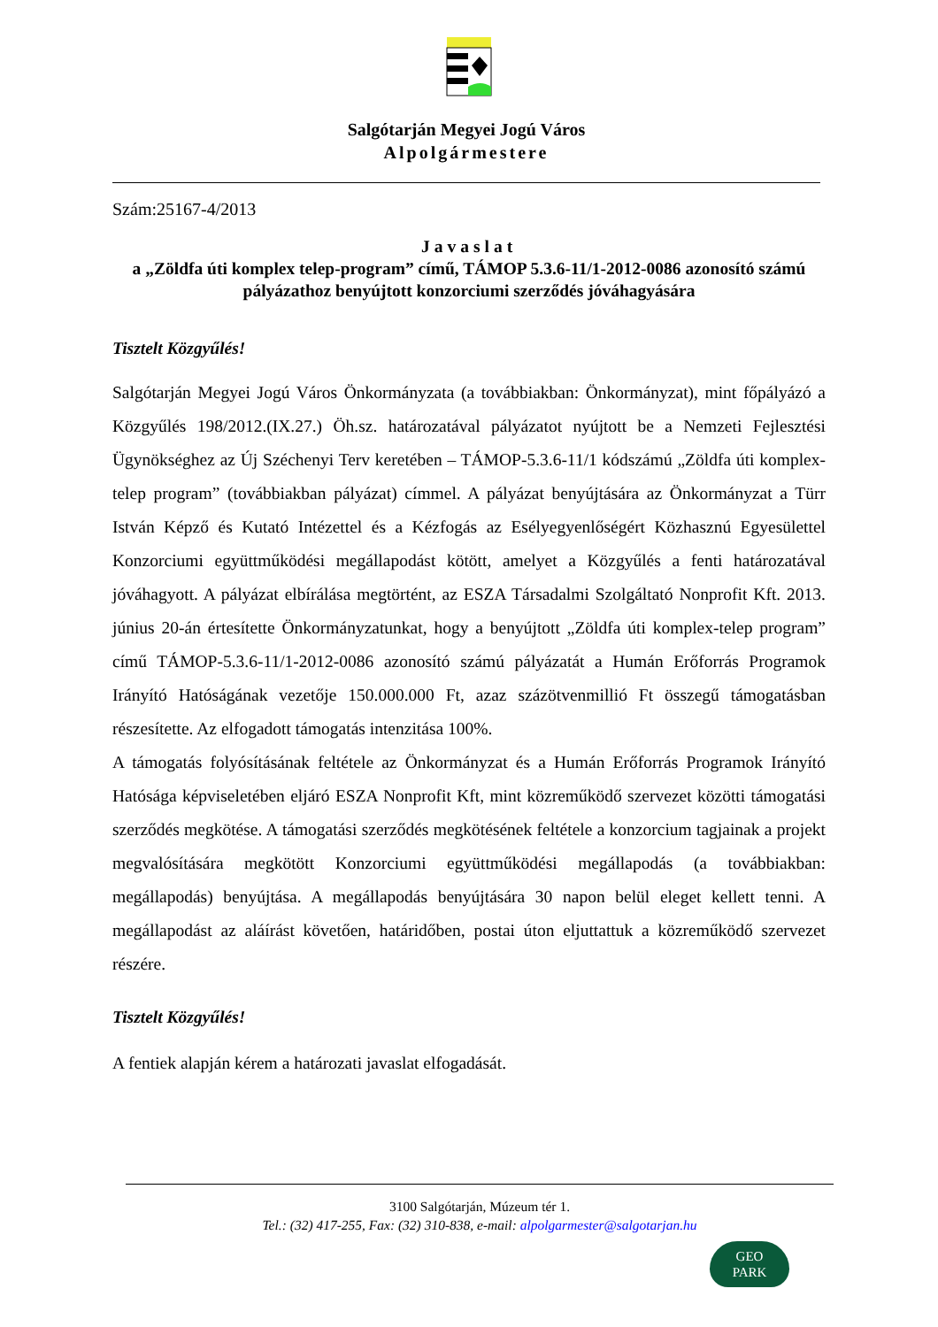Salgótarján Megyei Jogú Város
Alpolgármestere
Szám:25167-4/2013
Javaslat
a „Zöldfa úti komplex telep-program” című, TÁMOP 5.3.6-11/1-2012-0086 azonosító számú pályázathoz benyújtott konzorciumi szerződés jóváhagyására
Tisztelt Közgyűlés!
Salgótarján Megyei Jogú Város Önkormányzata (a továbbiakban: Önkormányzat), mint főpályázó a Közgyűlés 198/2012.(IX.27.) Öh.sz. határozatával pályázatot nyújtott be a Nemzeti Fejlesztési Ügynökséghez az Új Széchenyi Terv keretében – TÁMOP-5.3.6-11/1 kódszámú „Zöldfa úti komplex-telep program” (továbbiakban pályázat) címmel. A pályázat benyújtására az Önkormányzat a Türr István Képző és Kutató Intézettel és a Kézfogás az Esélyegyenlőségért Közhasznú Egyesülettel Konzorciumi együttműködési megállapodást kötött, amelyet a Közgyűlés a fenti határozatával jóváhagyott. A pályázat elbírálása megtörtént, az ESZA Társadalmi Szolgáltató Nonprofit Kft. 2013. június 20-án értesítette Önkormányzatunkat, hogy a benyújtott „Zöldfa úti komplex-telep program” című TÁMOP-5.3.6-11/1-2012-0086 azonosító számú pályázatát a Humán Erőforrás Programok Irányító Hatóságának vezetője 150.000.000 Ft, azaz százötvenmillió Ft összegű támogatásban részesítette. Az elfogadott támogatás intenzitása 100%.
A támogatás folyósításának feltétele az Önkormányzat és a Humán Erőforrás Programok Irányító Hatósága képviseletében eljáró ESZA Nonprofit Kft, mint közreműködő szervezet közötti támogatási szerződés megkötése. A támogatási szerződés megkötésének feltétele a konzorcium tagjainak a projekt megvalósítására megkötött Konzorciumi együttműködési megállapodás (a továbbiakban: megállapodás) benyújtása. A megállapodás benyújtására 30 napon belül eleget kellett tenni. A megállapodást az aláírást követően, határidőben, postai úton eljuttattuk a közreműködő szervezet részére.
Tisztelt Közgyűlés!
A fentiek alapján kérem a határozati javaslat elfogadását.
3100 Salgótarján, Múzeum tér 1.
Tel.: (32) 417-255, Fax: (32) 310-838, e-mail: alpolgarmester@salgotarjan.hu
GEO
PARK